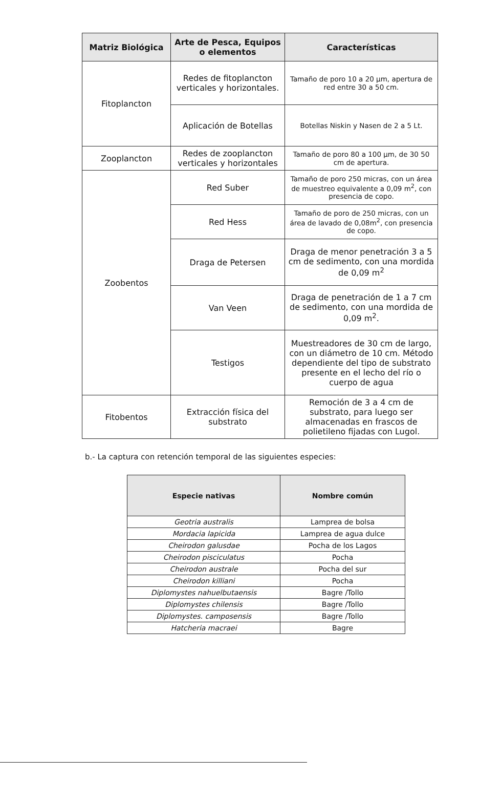| Matriz Biológica | Arte de Pesca, Equipos o elementos | Características |
| --- | --- | --- |
| Fitoplancton | Redes de fitoplancton verticales y horizontales. | Tamaño de poro 10 a 20 µm, apertura de red entre 30 a 50 cm. |
| | Aplicación de Botellas | Botellas Niskin y Nasen de 2 a 5 Lt. |
| Zooplancton | Redes de zooplancton verticales y horizontales | Tamaño de poro 80 a 100 µm, de 30 50 cm de apertura. |
| Zoobentos | Red Suber | Tamaño de poro 250 micras, con un área de muestreo equivalente a 0,09 m<sup>2</sup>, con presencia de copo. |
| | Red Hess | Tamaño de poro de 250 micras, con un área de lavado de 0,08m<sup>2</sup>, con presencia de copo. |
| | Draga de Petersen | Draga de menor penetración 3 a 5 cm de sedimento, con una mordida de 0,09 m<sup>2</sup> |
| | Van Veen | Draga de penetración de 1 a 7 cm de sedimento, con una mordida de 0,09 m<sup>2</sup>. |
| | Testigos | Muestreadores de 30 cm de largo, con un diámetro de 10 cm. Método dependiente del tipo de substrato presente en el lecho del río o cuerpo de agua |
| Fitobentos | Extracción física del substrato | Remoción de 3 a 4 cm de substrato, para luego ser almacenadas en frascos de polietileno fijadas con Lugol. |
b.- La captura con retención temporal de las siguientes especies:
| Especie nativas | Nombre común |
| --- | --- |
| Geotria australis | Lamprea de bolsa |
| Mordacia lapicida | Lamprea de agua dulce |
| Cheirodon galusdae | Pocha de los Lagos |
| Cheirodon pisciculatus | Pocha |
| Cheirodon australe | Pocha del sur |
| Cheirodon killiani | Pocha |
| Diplomystes nahuelbutaensis | Bagre /Tollo |
| Diplomystes chilensis | Bagre /Tollo |
| Diplomystes. camposensis | Bagre /Tollo |
| Hatcheria macraei | Bagre |